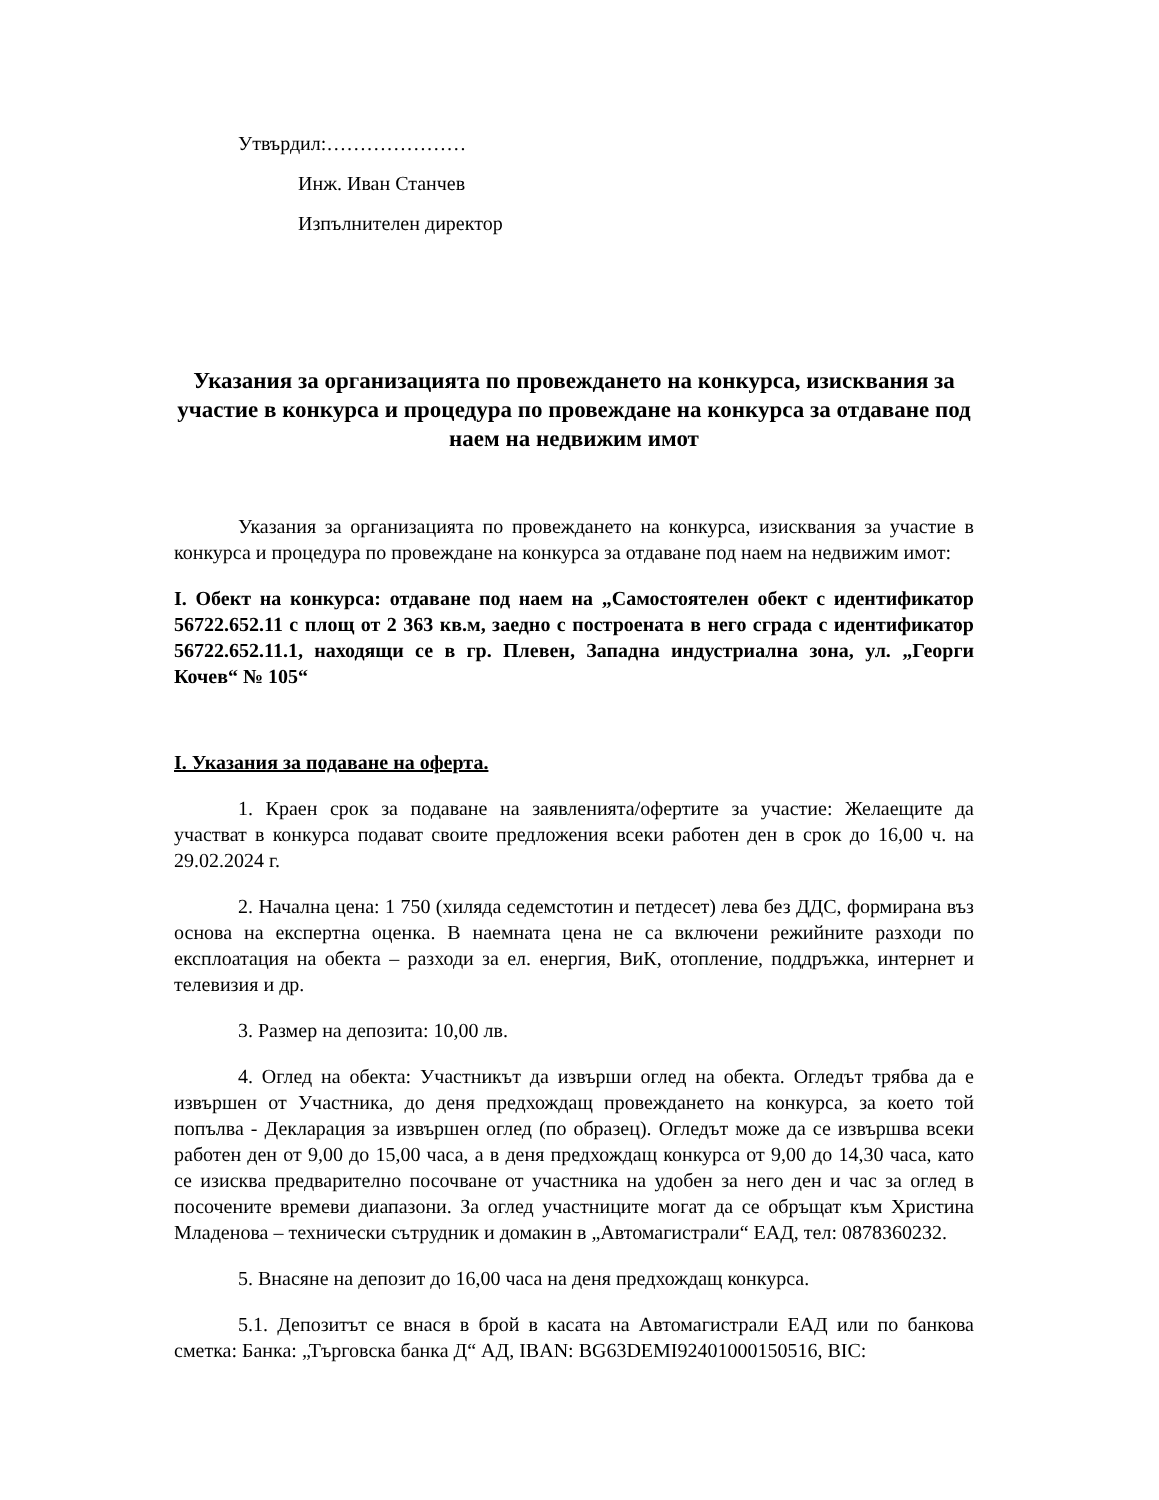Утвърдил:…………………
Инж. Иван Станчев
Изпълнителен директор
Указания за организацията по провеждането на конкурса, изисквания за участие в конкурса и процедура по провеждане на конкурса за отдаване под наем на недвижим имот
Указания за организацията по провеждането на конкурса, изисквания за участие в конкурса и процедура по провеждане на конкурса за отдаване под наем на недвижим имот:
I. Обект на конкурса: отдаване под наем на „Самостоятелен обект с идентификатор 56722.652.11 с площ от 2 363 кв.м, заедно с построената в него сграда с идентификатор 56722.652.11.1, находящи се в гр. Плевен, Западна индустриална зона, ул. „Георги Кочев“ № 105“
I. Указания за подаване на оферта.
1. Краен срок за подаване на заявленията/офертите за участие: Желаещите да участват в конкурса подават своите предложения всеки работен ден в срок до 16,00 ч. на 29.02.2024 г.
2. Начална цена: 1 750 (хиляда седемстотин и петдесет) лева без ДДС, формирана въз основа на експертна оценка. В наемната цена не са включени режийните разходи по експлоатация на обекта – разходи за ел. енергия, ВиК, отопление, поддръжка, интернет и телевизия и др.
3. Размер на депозита: 10,00 лв.
4. Оглед на обекта: Участникът да извърши оглед на обекта. Огледът трябва да е извършен от Участника, до деня предхождащ провеждането на конкурса, за което той попълва - Декларация за извършен оглед (по образец). Огледът може да се извършва всеки работен ден от 9,00 до 15,00 часа, а в деня предхождащ конкурса от 9,00 до 14,30 часа, като се изисква предварително посочване от участника на удобен за него ден и час за оглед в посочените времеви диапазони. За оглед участниците могат да се обръщат към Христина Младенова – технически сътрудник и домакин в „Автомагистрали“ ЕАД, тел: 0878360232.
5. Внасяне на депозит до 16,00 часа на деня предхождащ конкурса.
5.1. Депозитът се внася в брой в касата на Автомагистрали ЕАД или по банкова сметка: Банка: „Търговска банка Д“ АД, IBAN: BG63DEMI92401000150516, BIC: